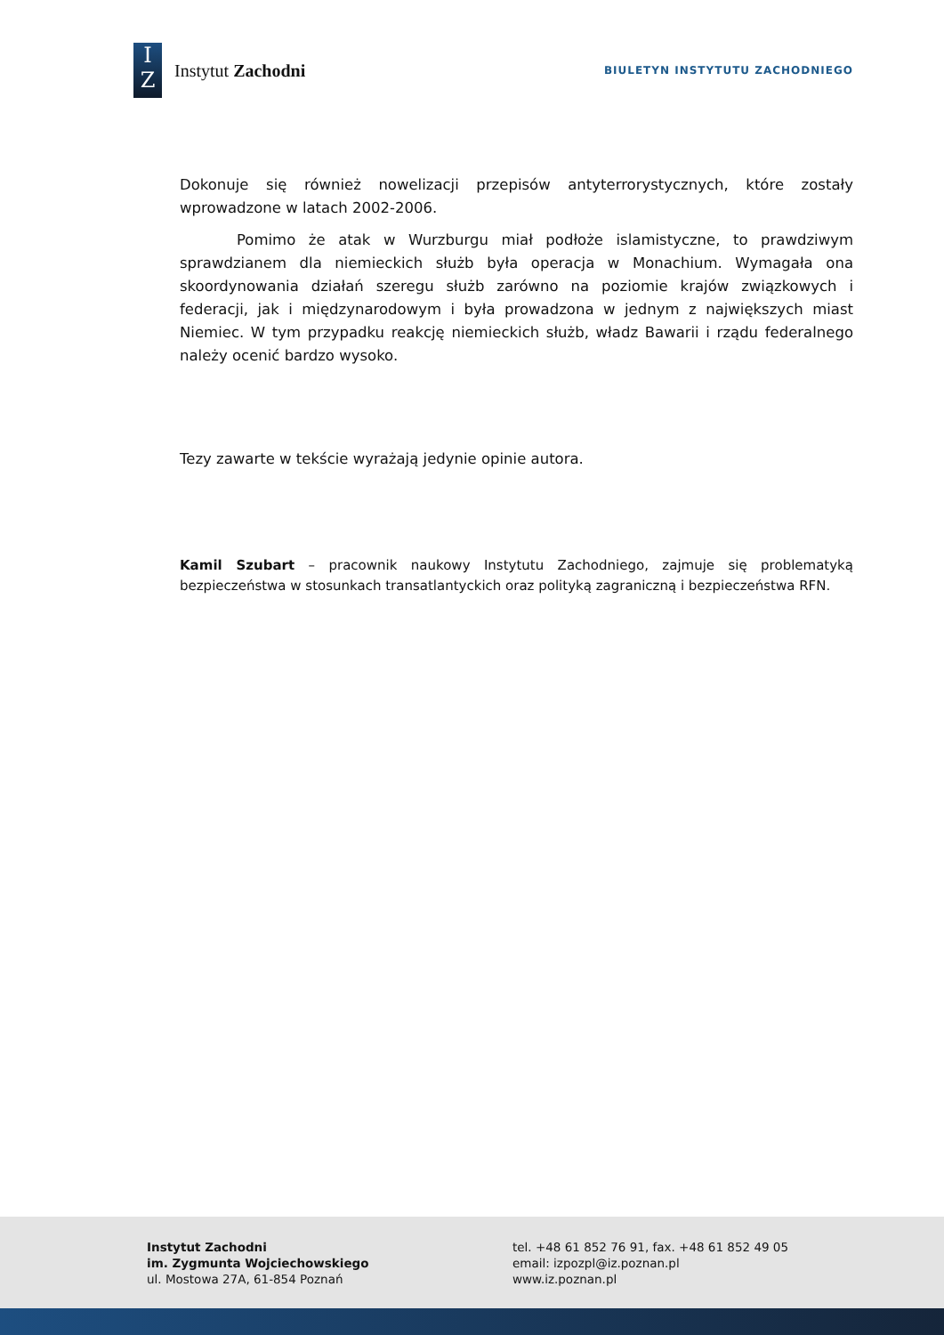I
Z
Instytut Zachodni
BIULETYN INSTYTUTU ZACHODNIEGO
Dokonuje się również nowelizacji przepisów antyterrorystycznych, które zostały wprowadzone w latach 2002-2006.
Pomimo że atak w Wurzburgu miał podłoże islamistyczne, to prawdziwym sprawdzianem dla niemieckich służb była operacja w Monachium. Wymagała ona skoordynowania działań szeregu służb zarówno na poziomie krajów związkowych i federacji, jak i międzynarodowym i była prowadzona w jednym z największych miast Niemiec. W tym przypadku reakcję niemieckich służb, władz Bawarii i rządu federalnego należy ocenić bardzo wysoko.
Tezy zawarte w tekście wyrażają jedynie opinie autora.
Kamil Szubart – pracownik naukowy Instytutu Zachodniego, zajmuje się problematyką bezpieczeństwa w stosunkach transatlantyckich oraz polityką zagraniczną i bezpieczeństwa RFN.
Instytut Zachodni
im. Zygmunta Wojciechowskiego
ul. Mostowa 27A, 61-854 Poznań
tel. +48 61 852 76 91, fax. +48 61 852 49 05
email: izpozpl@iz.poznan.pl
www.iz.poznan.pl